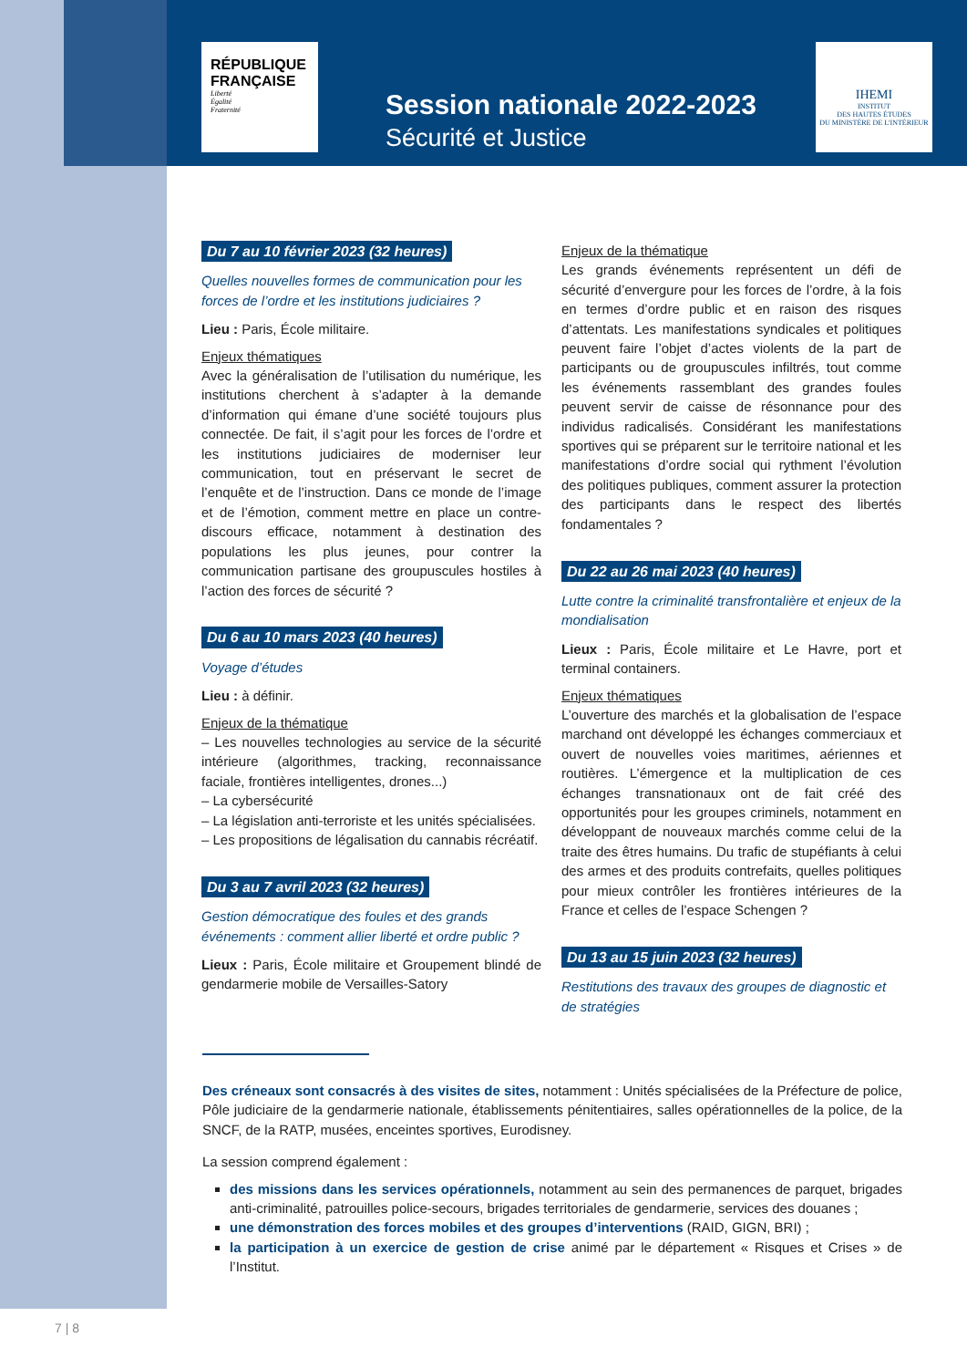RÉPUBLIQUE
FRANÇAISE
Liberté
Égalité
Fraternité
Session nationale 2022-2023
Sécurité et Justice
IHEMI
INSTITUT
DES HAUTES ÉTUDES
DU MINISTÈRE DE L'INTÉRIEUR
Du 7 au 10 février 2023 (32 heures)
Quelles nouvelles formes de communication pour les forces de l’ordre et les institutions judiciaires ?
Lieu : Paris, École militaire.
Enjeux thématiques
Avec la généralisation de l’utilisation du numérique, les institutions cherchent à s’adapter à la demande d’information qui émane d’une société toujours plus connectée. De fait, il s’agit pour les forces de l’ordre et les institutions judiciaires de moderniser leur communication, tout en préservant le secret de l’enquête et de l’instruction. Dans ce monde de l’image et de l’émotion, comment mettre en place un contre-discours efficace, notamment à destination des populations les plus jeunes, pour contrer la communication partisane des groupuscules hostiles à l’action des forces de sécurité ?
Du 6 au 10 mars 2023 (40 heures)
Voyage d’études
Lieu : à définir.
Enjeux de la thématique
– Les nouvelles technologies au service de la sécurité intérieure (algorithmes, tracking, reconnaissance faciale, frontières intelligentes, drones...)
– La cybersécurité
– La législation anti-terroriste et les unités spécialisées.
– Les propositions de légalisation du cannabis récréatif.
Du 3 au 7 avril 2023 (32 heures)
Gestion démocratique des foules et des grands événements : comment allier liberté et ordre public ?
Lieux : Paris, École militaire et Groupement blindé de gendarmerie mobile de Versailles-Satory
Enjeux de la thématique
Les grands événements représentent un défi de sécurité d’envergure pour les forces de l’ordre, à la fois en termes d’ordre public et en raison des risques d’attentats. Les manifestations syndicales et politiques peuvent faire l’objet d’actes violents de la part de participants ou de groupuscules infiltrés, tout comme les événements rassemblant des grandes foules peuvent servir de caisse de résonnance pour des individus radicalisés. Considérant les manifestations sportives qui se préparent sur le territoire national et les manifestations d’ordre social qui rythment l’évolution des politiques publiques, comment assurer la protection des participants dans le respect des libertés fondamentales ?
Du 22 au 26 mai 2023 (40 heures)
Lutte contre la criminalité transfrontalière et enjeux de la mondialisation
Lieux : Paris, École militaire et Le Havre, port et terminal containers.
Enjeux thématiques
L’ouverture des marchés et la globalisation de l’espace marchand ont développé les échanges commerciaux et ouvert de nouvelles voies maritimes, aériennes et routières. L’émergence et la multiplication de ces échanges transnationaux ont de fait créé des opportunités pour les groupes criminels, notamment en développant de nouveaux marchés comme celui de la traite des êtres humains. Du trafic de stupéfiants à celui des armes et des produits contrefaits, quelles politiques pour mieux contrôler les frontières intérieures de la France et celles de l’espace Schengen ?
Du 13 au 15 juin 2023 (32 heures)
Restitutions des travaux des groupes de diagnostic et de stratégies
Des créneaux sont consacrés à des visites de sites, notamment : Unités spécialisées de la Préfecture de police, Pôle judiciaire de la gendarmerie nationale, établissements pénitentiaires, salles opérationnelles de la police, de la SNCF, de la RATP, musées, enceintes sportives, Eurodisney.
La session comprend également :
des missions dans les services opérationnels, notamment au sein des permanences de parquet, brigades anti-criminalité, patrouilles police-secours, brigades territoriales de gendarmerie, services des douanes ;
une démonstration des forces mobiles et des groupes d’interventions (RAID, GIGN, BRI) ;
la participation à un exercice de gestion de crise animé par le département « Risques et Crises » de l’Institut.
7 | 8